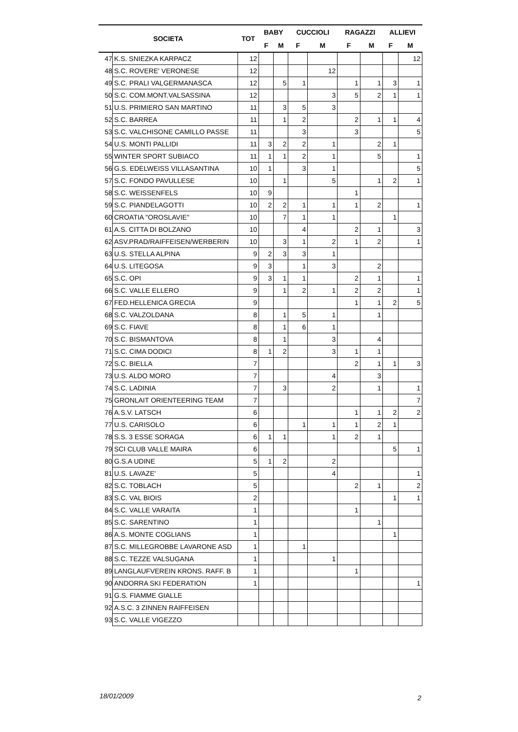| SOCIETA | | TOT | BABY | | CUCCIOLI | | RAGAZZI | | ALLIEVI | |
| --- | --- | --- | --- | --- | --- | --- | --- | --- | --- | --- |
| | | | F | M | F | M | F | M | F | M |
| 47 | K.S. SNIEZKA KARPACZ | 12 | | | | | | | | 12 |
| 48 | S.C. ROVERE' VERONESE | 12 | | | | 12 | | | | |
| 49 | S.C. PRALI VALGERMANASCA | 12 | | 5 | 1 | | 1 | 1 | 3 | 1 |
| 50 | S.C. COM.MONT.VALSASSINA | 12 | | | | 3 | 5 | 2 | 1 | 1 |
| 51 | U.S. PRIMIERO SAN MARTINO | 11 | | 3 | 5 | 3 | | | | |
| 52 | S.C. BARREA | 11 | | 1 | 2 | | 2 | 1 | 1 | 4 |
| 53 | S.C. VALCHISONE CAMILLO PASSE | 11 | | | 3 | | 3 | | | 5 |
| 54 | U.S. MONTI PALLIDI | 11 | 3 | 2 | 2 | 1 | | 2 | 1 | |
| 55 | WINTER SPORT SUBIACO | 11 | 1 | 1 | 2 | 1 | | 5 | | 1 |
| 56 | G.S. EDELWEISS VILLASANTINA | 10 | 1 | | 3 | 1 | | | | 5 |
| 57 | S.C. FONDO PAVULLESE | 10 | | 1 | | 5 | | 1 | 2 | 1 |
| 58 | S.C. WEISSENFELS | 10 | 9 | | | | 1 | | | |
| 59 | S.C. PIANDELAGOTTI | 10 | 2 | 2 | 1 | 1 | 1 | 2 | | 1 |
| 60 | CROATIA "OROSLAVIE" | 10 | | 7 | 1 | 1 | | | 1 | |
| 61 | A.S. CITTA DI BOLZANO | 10 | | | 4 | | 2 | 1 | | 3 |
| 62 | ASV.PRAD/RAIFFEISEN/WERBERIN | 10 | | 3 | 1 | 2 | 1 | 2 | | 1 |
| 63 | U.S. STELLA ALPINA | 9 | 2 | 3 | 3 | 1 | | | | |
| 64 | U.S. LITEGOSA | 9 | 3 | | 1 | 3 | | 2 | | |
| 65 | S.C. OPI | 9 | 3 | 1 | 1 | | 2 | 1 | | 1 |
| 66 | S.C. VALLE ELLERO | 9 | | 1 | 2 | 1 | 2 | 2 | | 1 |
| 67 | FED.HELLENICA GRECIA | 9 | | | | | 1 | 1 | 2 | 5 |
| 68 | S.C. VALZOLDANA | 8 | | 1 | 5 | 1 | | 1 | | |
| 69 | S.C. FIAVE | 8 | | 1 | 6 | 1 | | | | |
| 70 | S.C. BISMANTOVA | 8 | | 1 | | 3 | | 4 | | |
| 71 | S.C. CIMA DODICI | 8 | 1 | 2 | | 3 | 1 | 1 | | |
| 72 | S.C. BIELLA | 7 | | | | | 2 | 1 | 1 | 3 |
| 73 | U.S. ALDO MORO | 7 | | | | 4 | | 3 | | |
| 74 | S.C. LADINIA | 7 | | 3 | | 2 | | 1 | | 1 |
| 75 | GRONLAIT ORIENTEERING TEAM | 7 | | | | | | | | 7 |
| 76 | A.S.V. LATSCH | 6 | | | | | 1 | 1 | 2 | 2 |
| 77 | U.S. CARISOLO | 6 | | | 1 | 1 | 1 | 2 | 1 | |
| 78 | S.S. 3 ESSE SORAGA | 6 | 1 | 1 | | 1 | 2 | 1 | | |
| 79 | SCI CLUB VALLE MAIRA | 6 | | | | | | | 5 | 1 |
| 80 | G.S.A UDINE | 5 | 1 | 2 | | 2 | | | | |
| 81 | U.S. LAVAZE' | 5 | | | | 4 | | | | 1 |
| 82 | S.C. TOBLACH | 5 | | | | | 2 | 1 | | 2 |
| 83 | S.C. VAL BIOIS | 2 | | | | | | | 1 | 1 |
| 84 | S.C. VALLE VARAITA | 1 | | | | | 1 | | | |
| 85 | S.C. SARENTINO | 1 | | | | | | 1 | | |
| 86 | A.S. MONTE COGLIANS | 1 | | | | | | | 1 | |
| 87 | S.C. MILLEGROBBE LAVARONE ASD | 1 | | | 1 | | | | | |
| 88 | S.C. TEZZE VALSUGANA | 1 | | | | 1 | | | | |
| 89 | LANGLAUFVEREIN KRONS. RAFF. B | 1 | | | | | 1 | | | |
| 90 | ANDORRA SKI FEDERATION | 1 | | | | | | | | 1 |
| 91 | G.S. FIAMME GIALLE | | | | | | | | | |
| 92 | A.S.C. 3 ZINNEN RAIFFEISEN | | | | | | | | | |
| 93 | S.C. VALLE VIGEZZO | | | | | | | | | |
18/01/2009 2